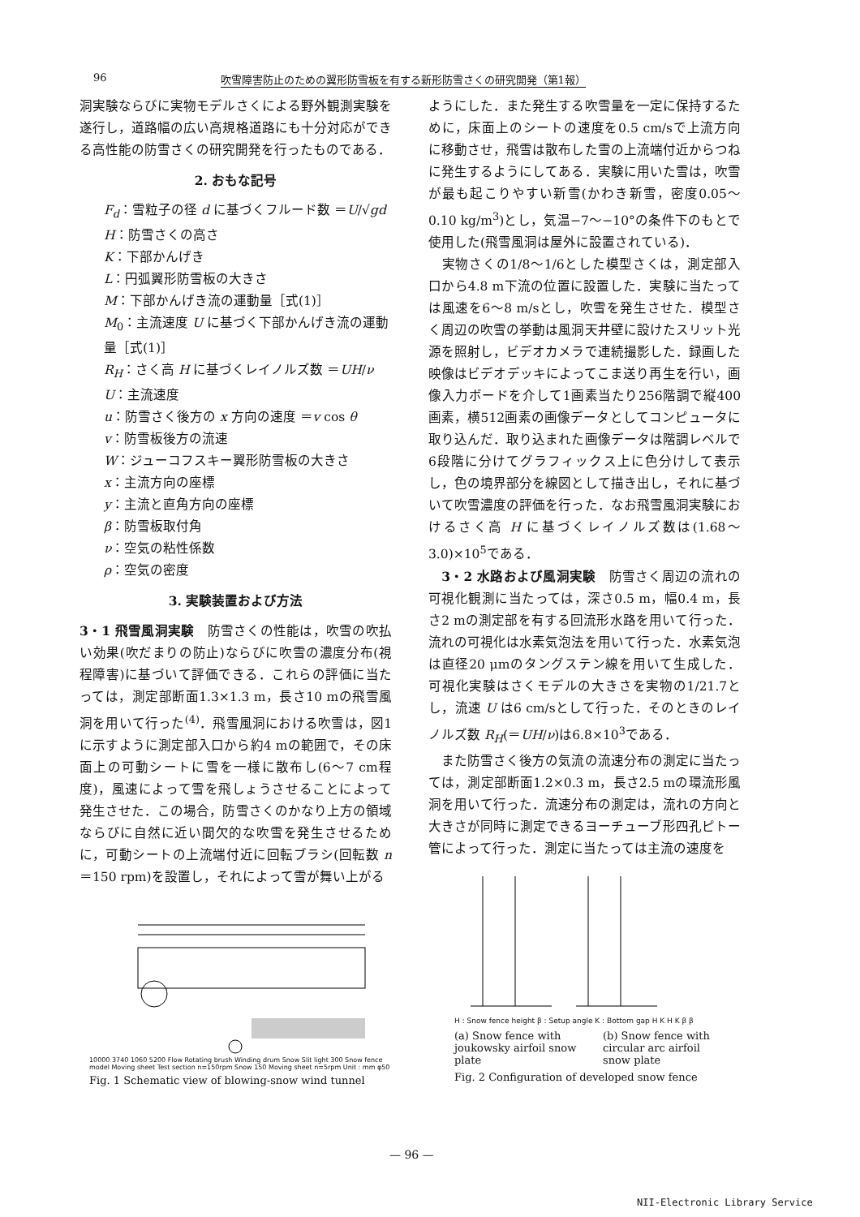96 吹雪障害防止のための翼形防雪板を有する新形防雪さくの研究開発（第1報）
洞実験ならびに実物モデルさくによる野外観測実験を遂行し，道路幅の広い高規格道路にも十分対応ができる高性能の防雪さくの研究開発を行ったものである．
2. おもな記号
F<sub>d</sub>：雪粒子の径 d に基づくフルード数 ＝U/√gd
H：防雪さくの高さ
K：下部かんげき
L：円弧翼形防雪板の大きさ
M：下部かんげき流の運動量［式(1)］
M<sub>0</sub>：主流速度 U に基づく下部かんげき流の運動量［式(1)］
R<sub>H</sub>：さく高 H に基づくレイノルズ数 ＝UH/ν
U：主流速度
u：防雪さく後方の x 方向の速度 ＝v cos θ
v：防雪板後方の流速
W：ジューコフスキー翼形防雪板の大きさ
x：主流方向の座標
y：主流と直角方向の座標
β：防雪板取付角
ν：空気の粘性係数
ρ：空気の密度
3. 実験装置および方法
3・1 飛雪風洞実験　防雪さくの性能は，吹雪の吹払い効果(吹だまりの防止)ならびに吹雪の濃度分布(視程障害)に基づいて評価できる．これらの評価に当たっては，測定部断面1.3×1.3 m，長さ10 mの飛雪風洞を用いて行った<sup>(4)</sup>．飛雪風洞における吹雪は，図1に示すように測定部入口から約4 mの範囲で，その床面上の可動シートに雪を一様に散布し(6〜7 cm程度)，風速によって雪を飛しょうさせることによって発生させた．この場合，防雪さくのかなり上方の領域ならびに自然に近い間欠的な吹雪を発生させるために，可動シートの上流端付近に回転ブラシ(回転数 n＝150 rpm)を設置し，それによって雪が舞い上がる
ようにした．また発生する吹雪量を一定に保持するために，床面上のシートの速度を0.5 cm/sで上流方向に移動させ，飛雪は散布した雪の上流端付近からつねに発生するようにしてある．実験に用いた雪は，吹雪が最も起こりやすい新雪(かわき新雪，密度0.05〜0.10 kg/m<sup>3</sup>)とし，気温−7〜−10°の条件下のもとで使用した(飛雪風洞は屋外に設置されている)．
　実物さくの1/8〜1/6とした模型さくは，測定部入口から4.8 m下流の位置に設置した．実験に当たっては風速を6〜8 m/sとし，吹雪を発生させた．模型さく周辺の吹雪の挙動は風洞天井壁に設けたスリット光源を照射し，ビデオカメラで連続撮影した．録画した映像はビデオデッキによってこま送り再生を行い，画像入力ボードを介して1画素当たり256階調で縦400画素，横512画素の画像データとしてコンピュータに取り込んだ．取り込まれた画像データは階調レベルで6段階に分けてグラフィックス上に色分けして表示し，色の境界部分を線図として描き出し，それに基づいて吹雪濃度の評価を行った．なお飛雪風洞実験におけるさく高 H に基づくレイノルズ数は(1.68〜3.0)×10<sup>5</sup>である．
　3・2 水路および風洞実験　防雪さく周辺の流れの可視化観測に当たっては，深さ0.5 m，幅0.4 m，長さ2 mの測定部を有する回流形水路を用いて行った．流れの可視化は水素気泡法を用いて行った．水素気泡は直径20 μmのタングステン線を用いて生成した．可視化実験はさくモデルの大きさを実物の1/21.7とし，流速 U は6 cm/sとして行った．そのときのレイノルズ数 R<sub>H</sub>(＝UH/ν)は6.8×10<sup>3</sup>である．
　また防雪さく後方の気流の流速分布の測定に当たっては，測定部断面1.2×0.3 m，長さ2.5 mの環流形風洞を用いて行った．流速分布の測定は，流れの方向と大きさが同時に測定できるヨーチューブ形四孔ピトー管によって行った．測定に当たっては主流の速度を
10000 3740 1060 5200 Flow Rotating brush Winding drum Snow Slit light 300 Snow fence model Moving sheet Test section n=150rpm Snow 150 Moving sheet n=5rpm Unit : mm φ50
Fig. 1 Schematic view of blowing-snow wind tunnel
H : Snow fence height β : Setup angle K : Bottom gap H K H K β β
(a) Snow fence with joukowsky airfoil snow plate
(b) Snow fence with circular arc airfoil snow plate
Fig. 2 Configuration of developed snow fence
— 96 —
NII-Electronic Library Service